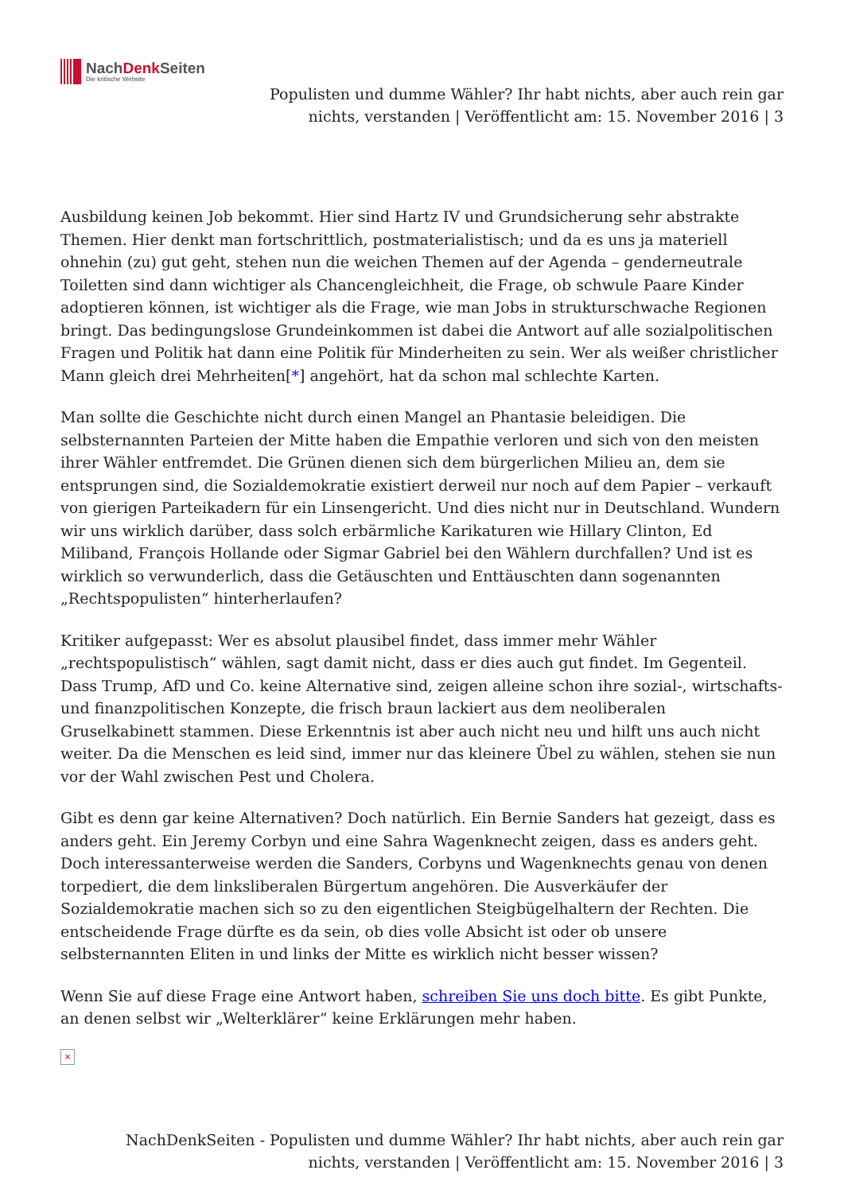NachDenk Seiten
Die kritische Website
Populisten und dumme Wähler? Ihr habt nichts, aber auch rein gar nichts, verstanden | Veröffentlicht am: 15. November 2016 | 3
Ausbildung keinen Job bekommt. Hier sind Hartz IV und Grundsicherung sehr abstrakte Themen. Hier denkt man fortschrittlich, postmaterialistisch; und da es uns ja materiell ohnehin (zu) gut geht, stehen nun die weichen Themen auf der Agenda – genderneutrale Toiletten sind dann wichtiger als Chancengleichheit, die Frage, ob schwule Paare Kinder adoptieren können, ist wichtiger als die Frage, wie man Jobs in strukturschwache Regionen bringt. Das bedingungslose Grundeinkommen ist dabei die Antwort auf alle sozialpolitischen Fragen und Politik hat dann eine Politik für Minderheiten zu sein. Wer als weißer christlicher Mann gleich drei Mehrheiten[*] angehört, hat da schon mal schlechte Karten.
Man sollte die Geschichte nicht durch einen Mangel an Phantasie beleidigen. Die selbsternannten Parteien der Mitte haben die Empathie verloren und sich von den meisten ihrer Wähler entfremdet. Die Grünen dienen sich dem bürgerlichen Milieu an, dem sie entsprungen sind, die Sozialdemokratie existiert derweil nur noch auf dem Papier – verkauft von gierigen Parteikadern für ein Linsengericht. Und dies nicht nur in Deutschland. Wundern wir uns wirklich darüber, dass solch erbärmliche Karikaturen wie Hillary Clinton, Ed Miliband, François Hollande oder Sigmar Gabriel bei den Wählern durchfallen? Und ist es wirklich so verwunderlich, dass die Getäuschten und Enttäuschten dann sogenannten „Rechtspopulisten“ hinterherlaufen?
Kritiker aufgepasst: Wer es absolut plausibel findet, dass immer mehr Wähler „rechtspopulistisch“ wählen, sagt damit nicht, dass er dies auch gut findet. Im Gegenteil. Dass Trump, AfD und Co. keine Alternative sind, zeigen alleine schon ihre sozial-, wirtschafts- und finanzpolitischen Konzepte, die frisch braun lackiert aus dem neoliberalen Gruselkabinett stammen. Diese Erkenntnis ist aber auch nicht neu und hilft uns auch nicht weiter. Da die Menschen es leid sind, immer nur das kleinere Übel zu wählen, stehen sie nun vor der Wahl zwischen Pest und Cholera.
Gibt es denn gar keine Alternativen? Doch natürlich. Ein Bernie Sanders hat gezeigt, dass es anders geht. Ein Jeremy Corbyn und eine Sahra Wagenknecht zeigen, dass es anders geht. Doch interessanterweise werden die Sanders, Corbyns und Wagenknechts genau von denen torpediert, die dem linksliberalen Bürgertum angehören. Die Ausverkäufer der Sozialdemokratie machen sich so zu den eigentlichen Steigbügelhaltern der Rechten. Die entscheidende Frage dürfte es da sein, ob dies volle Absicht ist oder ob unsere selbsternannten Eliten in und links der Mitte es wirklich nicht besser wissen?
Wenn Sie auf diese Frage eine Antwort haben, schreiben Sie uns doch bitte. Es gibt Punkte, an denen selbst wir „Welterklärer“ keine Erklärungen mehr haben.
×
NachDenkSeiten - Populisten und dumme Wähler? Ihr habt nichts, aber auch rein gar
nichts, verstanden | Veröffentlicht am: 15. November 2016 | 3